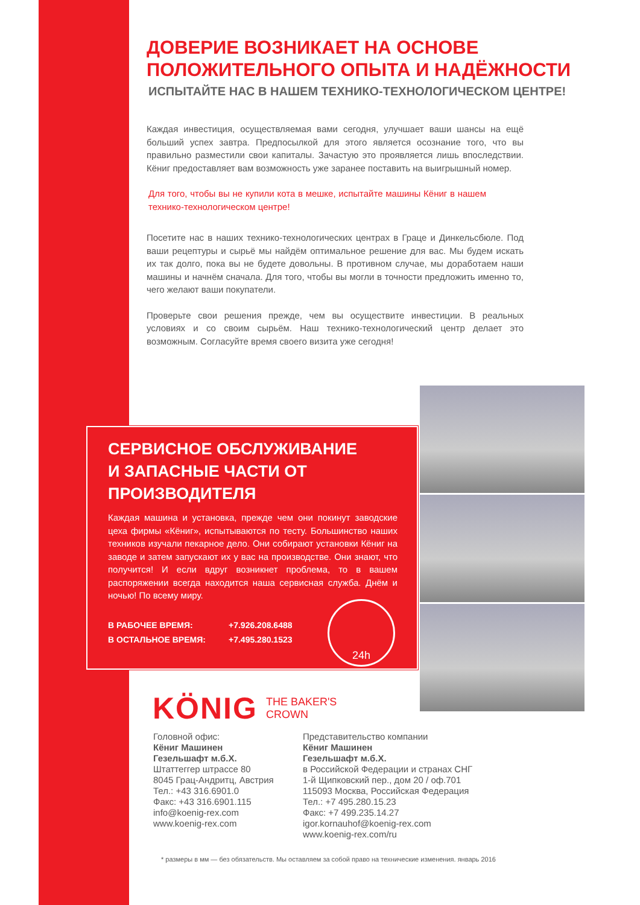ДОВЕРИЕ ВОЗНИКАЕТ НА ОСНОВЕ
ПОЛОЖИТЕЛЬНОГО ОПЫТА И НАДЁЖНОСТИ
ИСПЫТАЙТЕ НАС В НАШЕМ ТЕХНИКО-ТЕХНОЛОГИЧЕСКОМ ЦЕНТРЕ!
Каждая инвестиция, осуществляемая вами сегодня, улучшает ваши шансы на ещё больший успех завтра. Предпосылкой для этого является осознание того, что вы правильно разместили свои капиталы. Зачастую это проявляется лишь впоследствии. Кёниг предоставляет вам возможность уже заранее поставить на выигрышный номер.
Для того, чтобы вы не купили кота в мешке, испытайте машины Кёниг в нашем технико-технологическом центре!
Посетите нас в наших технико-технологических центрах в Граце и Динкельсбюле. Под ваши рецептуры и сырьё мы найдём оптимальное решение для вас. Мы будем искать их так долго, пока вы не будете довольны. В противном случае, мы доработаем наши машины и начнём сначала. Для того, чтобы вы могли в точности предложить именно то, чего желают ваши покупатели.
Проверьте свои решения прежде, чем вы осуществите инвестиции. В реальных условиях и со своим сырьём. Наш технико-технологический центр делает это возможным. Согласуйте время своего визита уже сегодня!
СЕРВИСНОЕ ОБСЛУЖИВАНИЕ
И ЗАПАСНЫЕ ЧАСТИ ОТ
ПРОИЗВОДИТЕЛЯ
Каждая машина и установка, прежде чем они покинут заводские цеха фирмы «Кёниг», испытываются по тесту. Большинство наших техников изучали пекарное дело. Они собирают установки Кёниг на заводе и затем запускают их у вас на производстве. Они знают, что получится! И если вдруг возникнет проблема, то в вашем распоряжении всегда находится наша сервисная служба. Днём и ночью! По всему миру.
В РАБОЧЕЕ ВРЕМЯ:
В ОСТАЛЬНОЕ ВРЕМЯ:
+7.926.208.6488
+7.495.280.1523
24h
KÖNIG THE BAKER'S
CROWN
Головной офис:
Кёниг Машинен
Гезельшафт м.б.Х.
Штаттеггер штрассе 80
8045 Грац-Андритц, Австрия
Тел.: +43 316.6901.0
Факс: +43 316.6901.115
info@koenig-rex.com
www.koenig-rex.com
Представительство компании
Кёниг Машинен
Гезельшафт м.б.Х.
в Российской Федерации и странах СНГ
1-й Щипковский пер., дом 20 / оф.701
115093 Москва, Российская Федерация
Тел.: +7 495.280.15.23
Факс: +7 499.235.14.27
igor.kornauhof@koenig-rex.com
www.koenig-rex.com/ru
* размеры в мм — без обязательств. Мы оставляем за собой право на технические изменения. январь 2016